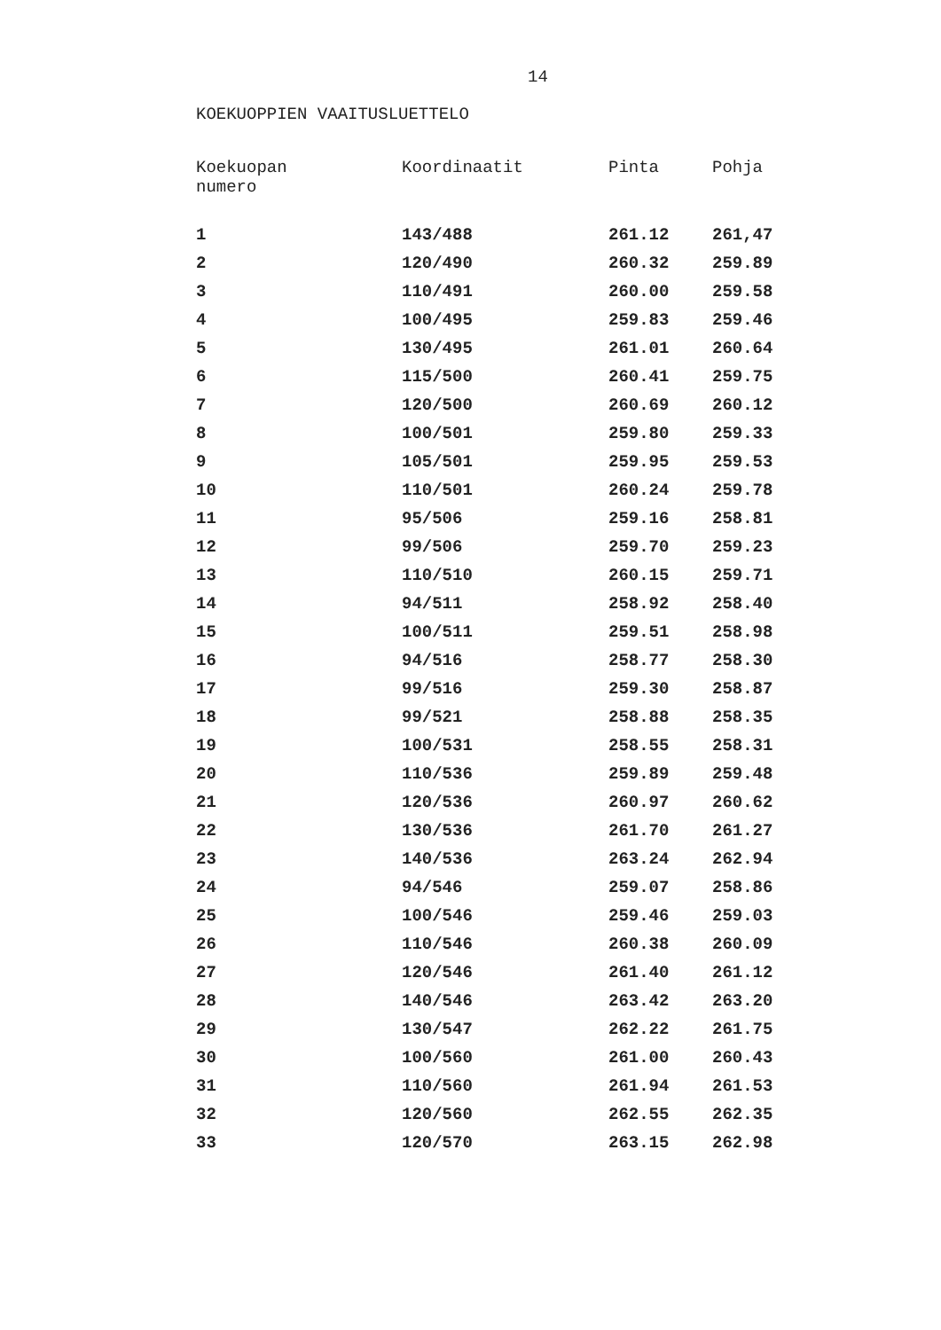14
KOEKUOPPIEN VAAITUSLUETTELO
| Koekuopan numero | Koordinaatit | Pinta | Pohja |
| --- | --- | --- | --- |
| 1 | 143/488 | 261.12 | 261,47 |
| 2 | 120/490 | 260.32 | 259.89 |
| 3 | 110/491 | 260.00 | 259.58 |
| 4 | 100/495 | 259.83 | 259.46 |
| 5 | 130/495 | 261.01 | 260.64 |
| 6 | 115/500 | 260.41 | 259.75 |
| 7 | 120/500 | 260.69 | 260.12 |
| 8 | 100/501 | 259.80 | 259.33 |
| 9 | 105/501 | 259.95 | 259.53 |
| 10 | 110/501 | 260.24 | 259.78 |
| 11 | 95/506 | 259.16 | 258.81 |
| 12 | 99/506 | 259.70 | 259.23 |
| 13 | 110/510 | 260.15 | 259.71 |
| 14 | 94/511 | 258.92 | 258.40 |
| 15 | 100/511 | 259.51 | 258.98 |
| 16 | 94/516 | 258.77 | 258.30 |
| 17 | 99/516 | 259.30 | 258.87 |
| 18 | 99/521 | 258.88 | 258.35 |
| 19 | 100/531 | 258.55 | 258.31 |
| 20 | 110/536 | 259.89 | 259.48 |
| 21 | 120/536 | 260.97 | 260.62 |
| 22 | 130/536 | 261.70 | 261.27 |
| 23 | 140/536 | 263.24 | 262.94 |
| 24 | 94/546 | 259.07 | 258.86 |
| 25 | 100/546 | 259.46 | 259.03 |
| 26 | 110/546 | 260.38 | 260.09 |
| 27 | 120/546 | 261.40 | 261.12 |
| 28 | 140/546 | 263.42 | 263.20 |
| 29 | 130/547 | 262.22 | 261.75 |
| 30 | 100/560 | 261.00 | 260.43 |
| 31 | 110/560 | 261.94 | 261.53 |
| 32 | 120/560 | 262.55 | 262.35 |
| 33 | 120/570 | 263.15 | 262.98 |